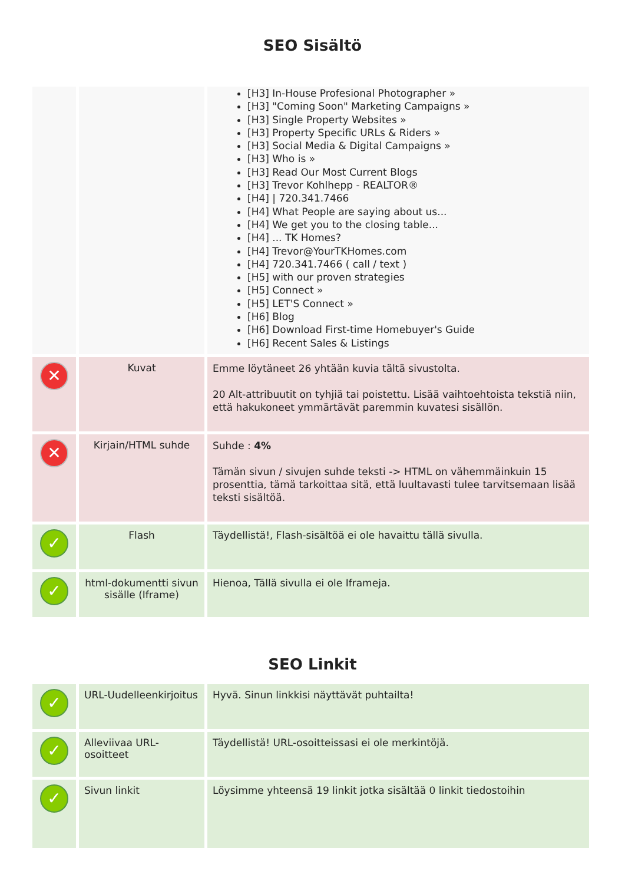SEO Sisältö
| | | [H3] In-House Profesional Photographer » [H3] "Coming Soon" Marketing Campaigns » [H3] Single Property Websites » [H3] Property Specific URLs & Riders » [H3] Social Media & Digital Campaigns » [H3] Who is » [H3] Read Our Most Current Blogs [H3] Trevor Kohlhepp - REALTOR® [H4] / 720.341.7466 [H4] What People are saying about us... [H4] We get you to the closing table... [H4] ... TK Homes? [H4] Trevor@YourTKHomes.com [H4] 720.341.7466 ( call / text ) [H5] with our proven strategies [H5] Connect » [H5] LET'S Connect » [H6] Blog [H6] Download First-time Homebuyer's Guide [H6] Recent Sales & Listings |
| ✕ | Kuvat | Emme löytäneet 26 yhtään kuvia tältä sivustolta. 20 Alt-attribuutit on tyhjiä tai poistettu. Lisää vaihtoehtoista tekstiä niin, että hakukoneet ymmärtävät paremmin kuvatesi sisällön. |
| ✕ | Kirjain/HTML suhde | Suhde : 4% Tämän sivun / sivujen suhde teksti -> HTML on vähemmäinkuin 15 prosenttia, tämä tarkoittaa sitä, että luultavasti tulee tarvitsemaan lisää teksti sisältöä. |
| ✓ | Flash | Täydellistä!, Flash-sisältöä ei ole havaittu tällä sivulla. |
| ✓ | html-dokumentti sivun sisälle (Iframe) | Hienoa, Tällä sivulla ei ole Iframeja. |
SEO Linkit
| ✓ | URL-Uudelleenkirjoitus | Hyvä. Sinun linkkisi näyttävät puhtailta! |
| ✓ | Alleviivaa URL-osoitteet | Täydellistä! URL-osoitteissasi ei ole merkintöjä. |
| ✓ | Sivun linkit | Löysimme yhteensä 19 linkit jotka sisältää 0 linkit tiedostoihin |